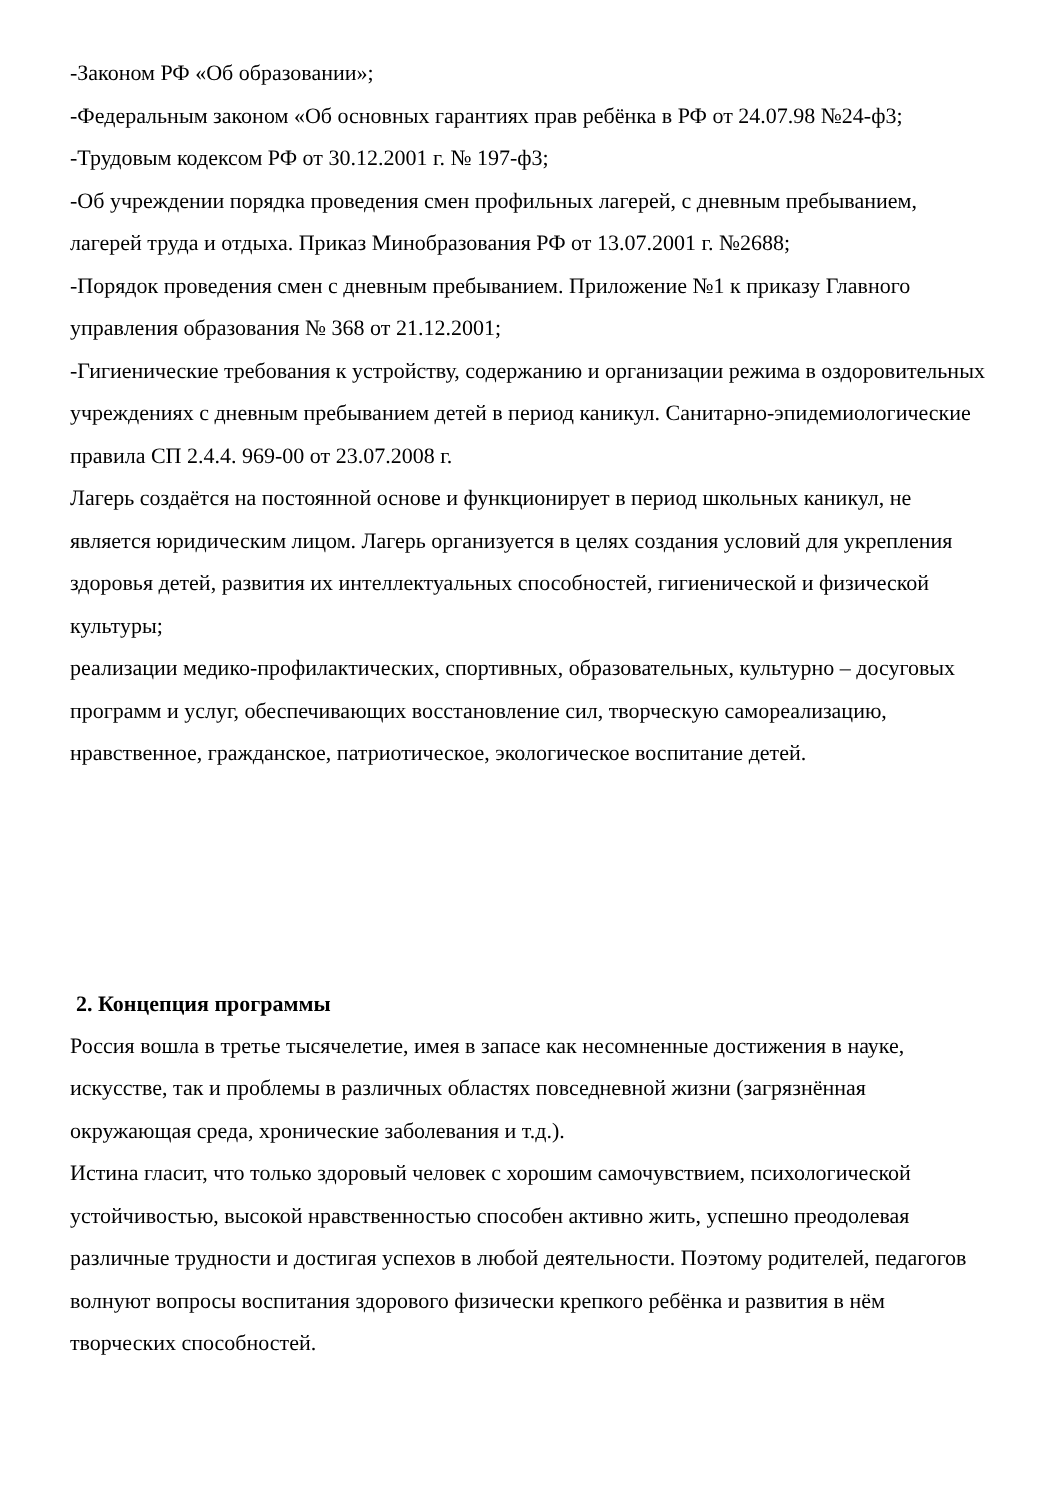-Законом РФ «Об образовании»;
-Федеральным законом «Об основных гарантиях прав ребёнка в РФ от 24.07.98 №24-ф3;
-Трудовым кодексом РФ от 30.12.2001 г. № 197-ф3;
-Об учреждении порядка проведения смен профильных лагерей, с дневным пребыванием, лагерей труда и отдыха. Приказ Минобразования РФ от 13.07.2001 г. №2688;
-Порядок проведения смен с дневным пребыванием. Приложение №1 к приказу Главного управления образования № 368 от 21.12.2001;
-Гигиенические требования к устройству, содержанию и организации режима в оздоровительных учреждениях с дневным пребыванием детей в период каникул. Санитарно-эпидемиологические правила СП 2.4.4. 969-00 от 23.07.2008 г.
Лагерь создаётся на постоянной основе и функционирует в период школьных каникул, не является юридическим лицом. Лагерь организуется в целях создания условий для укрепления здоровья детей, развития их интеллектуальных способностей, гигиенической и физической культуры;
реализации медико-профилактических, спортивных, образовательных, культурно – досуговых программ и услуг, обеспечивающих восстановление сил, творческую самореализацию, нравственное, гражданское, патриотическое, экологическое воспитание детей.
2. Концепция программы
Россия вошла в третье тысячелетие, имея в запасе как несомненные достижения в науке, искусстве, так и проблемы в различных областях повседневной жизни (загрязнённая окружающая среда, хронические заболевания и т.д.).
Истина гласит, что только здоровый человек с хорошим самочувствием, психологической устойчивостью, высокой нравственностью способен активно жить, успешно преодолевая различные трудности и достигая успехов в любой деятельности. Поэтому родителей, педагогов волнуют вопросы воспитания здорового физически крепкого ребёнка и развития в нём творческих способностей.